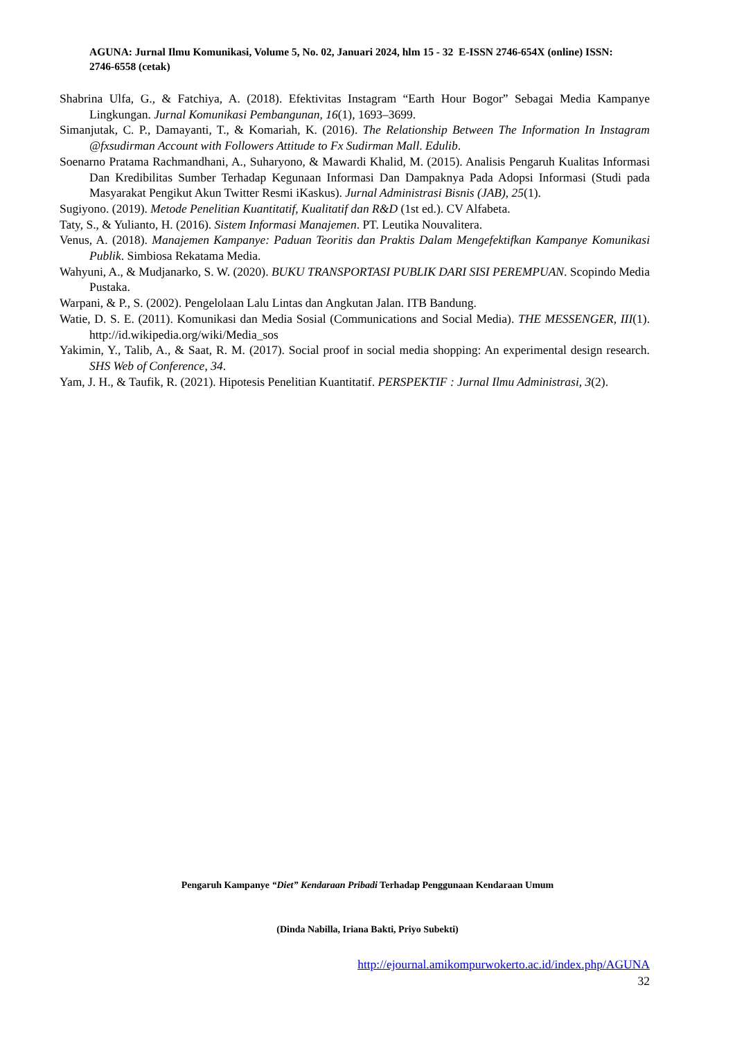AGUNA: Jurnal Ilmu Komunikasi, Volume 5, No. 02, Januari 2024, hlm 15 - 32 E-ISSN 2746-654X (online) ISSN: 2746-6558 (cetak)
Shabrina Ulfa, G., & Fatchiya, A. (2018). Efektivitas Instagram “Earth Hour Bogor” Sebagai Media Kampanye Lingkungan. Jurnal Komunikasi Pembangunan, 16(1), 1693–3699.
Simanjutak, C. P., Damayanti, T., & Komariah, K. (2016). The Relationship Between The Information In Instagram @fxsudirman Account with Followers Attitude to Fx Sudirman Mall. Edulib.
Soenarno Pratama Rachmandhani, A., Suharyono, & Mawardi Khalid, M. (2015). Analisis Pengaruh Kualitas Informasi Dan Kredibilitas Sumber Terhadap Kegunaan Informasi Dan Dampaknya Pada Adopsi Informasi (Studi pada Masyarakat Pengikut Akun Twitter Resmi iKaskus). Jurnal Administrasi Bisnis (JAB), 25(1).
Sugiyono. (2019). Metode Penelitian Kuantitatif, Kualitatif dan R&D (1st ed.). CV Alfabeta.
Taty, S., & Yulianto, H. (2016). Sistem Informasi Manajemen. PT. Leutika Nouvalitera.
Venus, A. (2018). Manajemen Kampanye: Paduan Teoritis dan Praktis Dalam Mengefektifkan Kampanye Komunikasi Publik. Simbiosa Rekatama Media.
Wahyuni, A., & Mudjanarko, S. W. (2020). BUKU TRANSPORTASI PUBLIK DARI SISI PEREMPUAN. Scopindo Media Pustaka.
Warpani, & P., S. (2002). Pengelolaan Lalu Lintas dan Angkutan Jalan. ITB Bandung.
Watie, D. S. E. (2011). Komunikasi dan Media Sosial (Communications and Social Media). THE MESSENGER, III(1). http://id.wikipedia.org/wiki/Media_sos
Yakimin, Y., Talib, A., & Saat, R. M. (2017). Social proof in social media shopping: An experimental design research. SHS Web of Conference, 34.
Yam, J. H., & Taufik, R. (2021). Hipotesis Penelitian Kuantitatif. PERSPEKTIF : Jurnal Ilmu Administrasi, 3(2).
Pengaruh Kampanye “Diet” Kendaraan Pribadi Terhadap Penggunaan Kendaraan Umum
(Dinda Nabilla, Iriana Bakti, Priyo Subekti)
http://ejournal.amikompurwokerto.ac.id/index.php/AGUNA
32